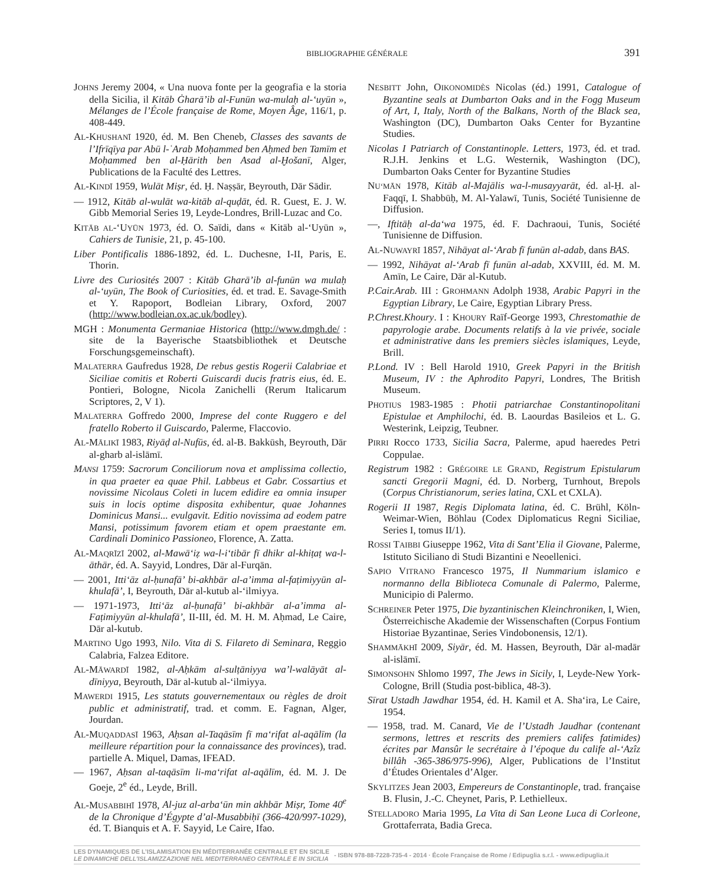BIBLIOGRAPHIE GÉNÉRALE 391
JOHNS Jeremy 2004, « Una nuova fonte per la geografia e la storia della Sicilia, il Kitāb Ġharā’ib al-Funūn wa-mulaḥ al-‘uyūn », Mélanges de l’École française de Rome, Moyen Âge, 116/1, p. 408-449.
AL-KHUSHANĪ 1920, éd. M. Ben Cheneb, Classes des savants de l’Ifrīqīya par Abū l-ʿArab Moḥammed ben Aḥmed ben Tamīm et Moḥammed ben al-Ḥārith ben Asad al-Ḫošanī, Alger, Publications de la Faculté des Lettres.
AL-KINDĪ 1959, Wulāt Miṣr, éd. Ḥ. Naṣṣār, Beyrouth, Dār Sādir.
— 1912, Kitāb al-wulāt wa-kitāb al-quḍāt, éd. R. Guest, E. J. W. Gibb Memorial Series 19, Leyde-Londres, Brill-Luzac and Co.
KITĀB AL-‘UYŪN 1973, éd. O. Saïdi, dans « Kitāb al-‘Uyūn », Cahiers de Tunisie, 21, p. 45-100.
Liber Pontificalis 1886-1892, éd. L. Duchesne, I-II, Paris, E. Thorin.
Livre des Curiosités 2007 : Kitāb Gharā’ib al-funūn wa mulaḥ al-‘uyūn, The Book of Curiosities, éd. et trad. E. Savage-Smith et Y. Rapoport, Bodleian Library, Oxford, 2007 (http://www.bodleian.ox.ac.uk/bodley).
MGH : Monumenta Germaniae Historica (http://www.dmgh.de/ : site de la Bayerische Staatsbibliothek et Deutsche Forschungsgemeinschaft).
MALATERRA Gaufredus 1928, De rebus gestis Rogerii Calabriae et Siciliae comitis et Roberti Guiscardi ducis fratris eius, éd. E. Pontieri, Bologne, Nicola Zanichelli (Rerum Italicarum Scriptores, 2, V 1).
MALATERRA Goffredo 2000, Imprese del conte Ruggero e del fratello Roberto il Guiscardo, Palerme, Flaccovio.
AL-MĀLIKĪ 1983, Riyāḍ al-Nufūs, éd. al-B. Bakkūsh, Beyrouth, Dār al-gharb al-islāmī.
MANSI 1759: Sacrorum Conciliorum nova et amplissima collectio, in qua praeter ea quae Phil. Labbeus et Gabr. Cossartius et novissime Nicolaus Coleti in lucem edidire ea omnia insuper suis in locis optime disposita exhibentur, quae Johannes Dominicus Mansi... evulgavit. Editio novissima ad eodem patre Mansi, potissimum favorem etiam et opem praestante em. Cardinali Dominico Passioneo, Florence, A. Zatta.
AL-MAQRĪZĪ 2002, al-Mawā‘iẓ wa-l-i‘tibār fī dhikr al-khiṭaṭ wa-l-āthār, éd. A. Sayyid, Londres, Dār al-Furqān.
— 2001, Itti‘āz al-ḥunafā’ bi-akhbār al-a’imma al-faṭimiyyūn al-khulafā’, I, Beyrouth, Dār al-kutub al-‘ilmiyya.
— 1971-1973, Itti‘āz al-ḥunafā’ bi-akhbār al-a’imma al-Faṭimiyyūn al-khulafā’, II-III, éd. M. H. M. Aḥmad, Le Caire, Dār al-kutub.
MARTINO Ugo 1993, Nilo. Vita di S. Filareto di Seminara, Reggio Calabria, Falzea Editore.
AL-MĀWARDĪ 1982, al-Aḥkām al-sulṭāniyya wa’l-walāyāt al-dīniyya, Beyrouth, Dār al-kutub al-‘ilmiyya.
MAWERDI 1915, Les statuts gouvernementaux ou règles de droit public et administratif, trad. et comm. E. Fagnan, Alger, Jourdan.
AL-MUQADDASĪ 1963, Aḥsan al-Taqāsīm fī ma‘rifat al-aqālīm (la meilleure répartition pour la connaissance des provinces), trad. partielle A. Miquel, Damas, IFEAD.
— 1967, Aḥsan al-taqāsīm li-ma‘rifat al-aqālīm, éd. M. J. De Goeje, 2<sup>e</sup> éd., Leyde, Brill.
AL-MUSABBIHĪ 1978, Al-juz al-arba‘ūn min akhbār Miṣr, Tome 40<sup>e</sup> de la Chronique d’Égypte d’al-Musabbiḥī (366-420/997-1029), éd. T. Bianquis et A. F. Sayyid, Le Caire, Ifao.
NESBITT John, OIKONOMIDÈS Nicolas (éd.) 1991, Catalogue of Byzantine seals at Dumbarton Oaks and in the Fogg Museum of Art, I, Italy, North of the Balkans, North of the Black sea, Washington (DC), Dumbarton Oaks Center for Byzantine Studies.
Nicolas I Patriarch of Constantinople. Letters, 1973, éd. et trad. R.J.H. Jenkins et L.G. Westernik, Washington (DC), Dumbarton Oaks Center for Byzantine Studies
NU‘MĀN 1978, Kitāb al-Majālis wa-l-musayyarāt, éd. al-Ḥ. al-Faqqī, I. Shabbūḥ, M. Al-Yalawī, Tunis, Société Tunisienne de Diffusion.
—, Iftitāḥ al-da‘wa 1975, éd. F. Dachraoui, Tunis, Société Tunisienne de Diffusion.
AL-NUWAYRĪ 1857, Nihāyat al-‘Arab fī funūn al-adab, dans BAS.
— 1992, Nihāyat al-‘Arab fī funūn al-adab, XXVIII, éd. M. M. Amīn, Le Caire, Dār al-Kutub.
P.Cair.Arab. III : GROHMANN Adolph 1938, Arabic Papyri in the Egyptian Library, Le Caire, Egyptian Library Press.
P.Chrest.Khoury. I : KHOURY Raïf-George 1993, Chrestomathie de papyrologie arabe. Documents relatifs à la vie privée, sociale et administrative dans les premiers siècles islamiques, Leyde, Brill.
P.Lond. IV : Bell Harold 1910, Greek Papyri in the British Museum, IV : the Aphrodito Papyri, Londres, The British Museum.
PHOTIUS 1983-1985 : Photii patriarchae Constantinopolitani Epistulae et Amphilochi, éd. B. Laourdas Basileios et L. G. Westerink, Leipzig, Teubner.
PIRRI Rocco 1733, Sicilia Sacra, Palerme, apud haeredes Petri Coppulae.
Registrum 1982 : GRÉGOIRE LE GRAND, Registrum Epistularum sancti Gregorii Magni, éd. D. Norberg, Turnhout, Brepols (Corpus Christianorum, series latina, CXL et CXLA).
Rogerii II 1987, Regis Diplomata latina, éd. C. Brühl, Köln-Weimar-Wien, Böhlau (Codex Diplomaticus Regni Siciliae, Series I, tomus II/1).
ROSSI TAIBBI Giuseppe 1962, Vita di Sant’Elia il Giovane, Palerme, Istituto Siciliano di Studi Bizantini e Neoellenici.
SAPIO VITRANO Francesco 1975, Il Nummarium islamico e normanno della Biblioteca Comunale di Palermo, Palerme, Municipio di Palermo.
SCHREINER Peter 1975, Die byzantinischen Kleinchroniken, I, Wien, Österreichische Akademie der Wissenschaften (Corpus Fontium Historiae Byzantinae, Series Vindobonensis, 12/1).
SHAMMĀKHĪ 2009, Siyār, éd. M. Hassen, Beyrouth, Dār al-madār al-islāmī.
SIMONSOHN Shlomo 1997, The Jews in Sicily, I, Leyde-New York-Cologne, Brill (Studia post-biblica, 48-3).
Sīrat Ustadh Jawdhar 1954, éd. H. Kamil et A. Sha‘ira, Le Caire, 1954.
— 1958, trad. M. Canard, Vie de l’Ustadh Jaudhar (contenant sermons, lettres et rescrits des premiers califes fatimides) écrites par Mansûr le secrétaire à l’époque du calife al-‘Azîz billâh -365-386/975-996), Alger, Publications de l’Institut d’Études Orientales d’Alger.
SKYLITZES Jean 2003, Empereurs de Constantinople, trad. française B. Flusin, J.-C. Cheynet, Paris, P. Lethielleux.
STELLADORO Maria 1995, La Vita di San Leone Luca di Corleone, Grottaferrata, Badia Greca.
LES DYNAMIQUES DE L’ISLAMISATION EN MÉDITERRANÉE CENTRALE ET EN SICILE
LE DINAMICHE DELL’ISLAMIZZAZIONE NEL MEDITERRANEO CENTRALE E IN SICILIA
- ISBN 978-88-7228-735-4 - 2014 · École Française de Rome / Edipuglia s.r.l. - www.edipuglia.it